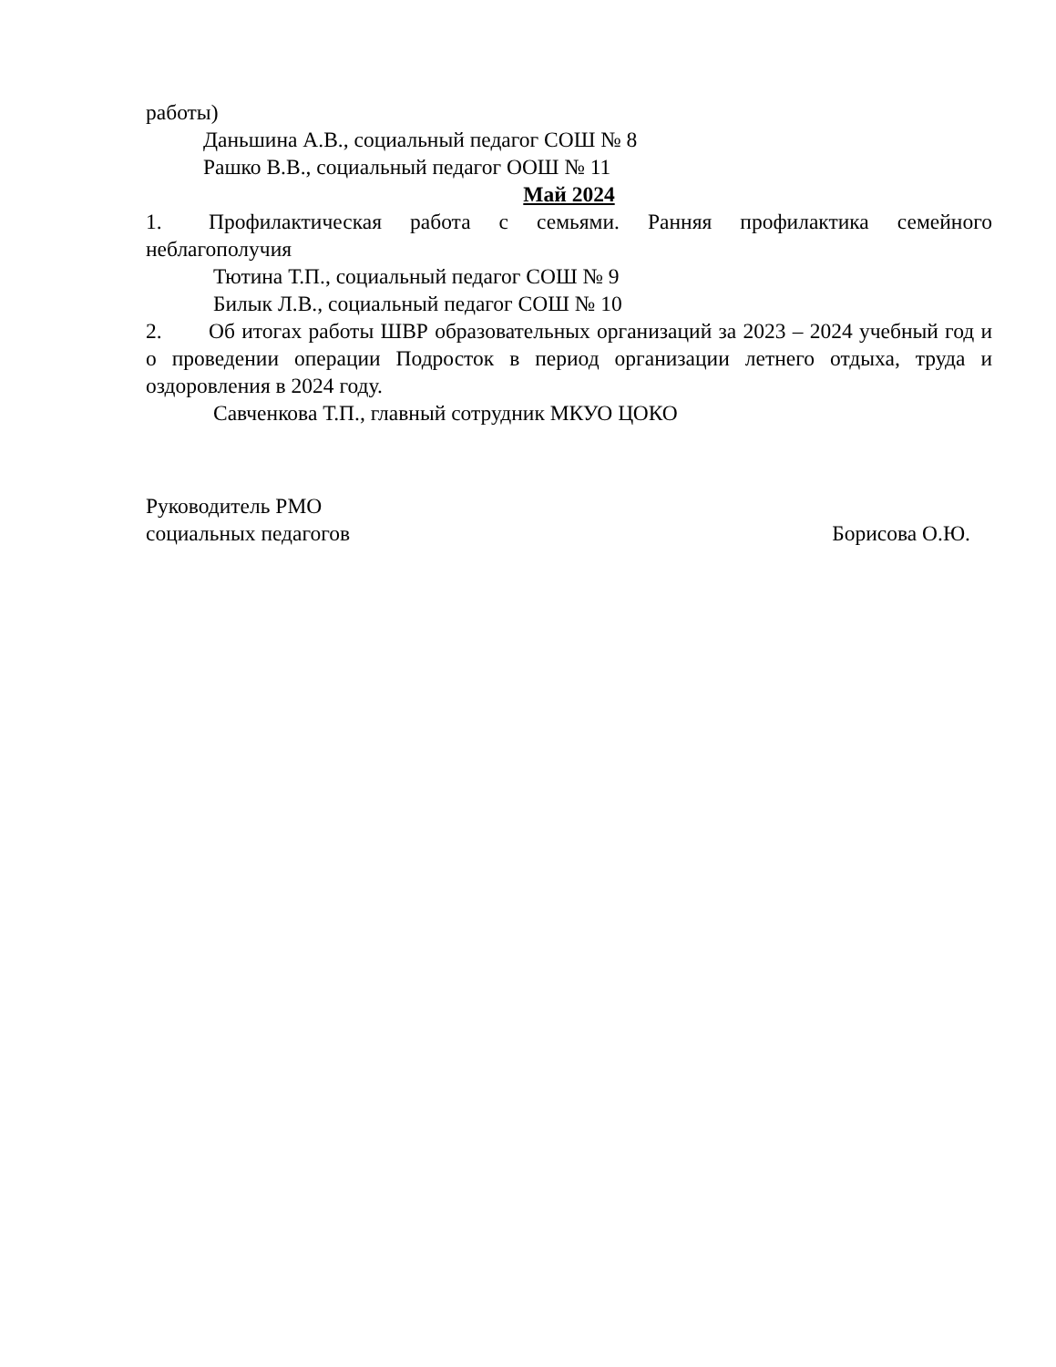работы)
Даньшина А.В., социальный педагог СОШ № 8
Рашко В.В., социальный педагог ООШ № 11
Май 2024
1. Профилактическая работа с семьями. Ранняя профилактика семейного неблагополучия
Тютина Т.П., социальный педагог СОШ № 9
Билык Л.В., социальный педагог СОШ № 10
2. Об итогах работы ШВР образовательных организаций за 2023 – 2024 учебный год и о проведении операции Подросток в период организации летнего отдыха, труда и оздоровления в 2024 году.
Савченкова Т.П., главный сотрудник МКУО ЦОКО
Руководитель РМО
социальных педагогов
Борисова О.Ю.